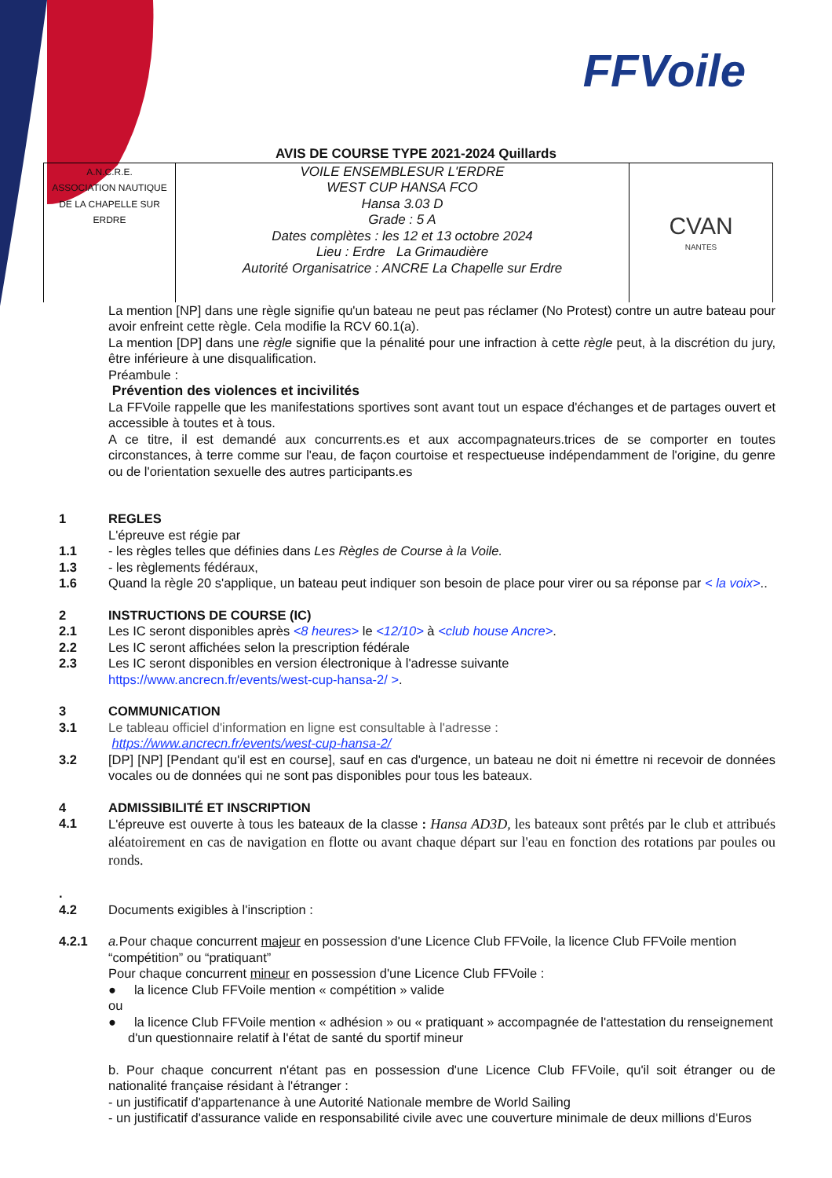FFVoile
AVIS DE COURSE TYPE 2021-2024 Quillards
| A.N.C.R.E. ASSOCIATION NAUTIQUE DE LA CHAPELLE SUR ERDRE | VOILE ENSEMBLESUR L'ERDRE WEST CUP HANSA FCO Hansa 3.03 D Grade : 5 A Dates complètes : les 12 et 13 octobre 2024 Lieu : Erdre La Grimaudière Autorité Organisatrice : ANCRE La Chapelle sur Erdre | CVAN NANTES |
La mention [NP] dans une règle signifie qu'un bateau ne peut pas réclamer (No Protest) contre un autre bateau pour avoir enfreint cette règle. Cela modifie la RCV 60.1(a).
La mention [DP] dans une règle signifie que la pénalité pour une infraction à cette règle peut, à la discrétion du jury, être inférieure à une disqualification.
Préambule :
Prévention des violences et incivilités
La FFVoile rappelle que les manifestations sportives sont avant tout un espace d'échanges et de partages ouvert et accessible à toutes et à tous.
A ce titre, il est demandé aux concurrents.es et aux accompagnateurs.trices de se comporter en toutes circonstances, à terre comme sur l'eau, de façon courtoise et respectueuse indépendamment de l'origine, du genre ou de l'orientation sexuelle des autres participants.es
1 REGLES
L'épreuve est régie par
1.1 - les règles telles que définies dans Les Règles de Course à la Voile.
1.3 - les règlements fédéraux,
1.6 Quand la règle 20 s'applique, un bateau peut indiquer son besoin de place pour virer ou sa réponse par < la voix>..
2 INSTRUCTIONS DE COURSE (IC)
2.1 Les IC seront disponibles après <8 heures> le <12/10> à <club house Ancre>.
2.2 Les IC seront affichées selon la prescription fédérale
2.3 Les IC seront disponibles en version électronique à l'adresse suivante
https://www.ancrecn.fr/events/west-cup-hansa-2/ >.
3 COMMUNICATION
3.1 Le tableau officiel d'information en ligne est consultable à l'adresse :
https://www.ancrecn.fr/events/west-cup-hansa-2/
3.2 [DP] [NP] [Pendant qu'il est en course], sauf en cas d'urgence, un bateau ne doit ni émettre ni recevoir de données vocales ou de données qui ne sont pas disponibles pour tous les bateaux.
4 ADMISSIBILITÉ ET INSCRIPTION
4.1 L'épreuve est ouverte à tous les bateaux de la classe : Hansa AD3D, les bateaux sont prêtés par le club et attribués aléatoirement en cas de navigation en flotte ou avant chaque départ sur l'eau en fonction des rotations par poules ou ronds.
.
4.2
Documents exigibles à l'inscription :
4.2.1 a. Pour chaque concurrent majeur en possession d'une Licence Club FFVoile, la licence Club FFVoile mention “compétition” ou “pratiquant”
Pour chaque concurrent mineur en possession d'une Licence Club FFVoile :
● la licence Club FFVoile mention « compétition » valide
ou
● la licence Club FFVoile mention « adhésion » ou « pratiquant » accompagnée de l'attestation du renseignement d'un questionnaire relatif à l'état de santé du sportif mineur
b. Pour chaque concurrent n'étant pas en possession d'une Licence Club FFVoile, qu'il soit étranger ou de nationalité française résidant à l'étranger :
- un justificatif d'appartenance à une Autorité Nationale membre de World Sailing
- un justificatif d'assurance valide en responsabilité civile avec une couverture minimale de deux millions d'Euros